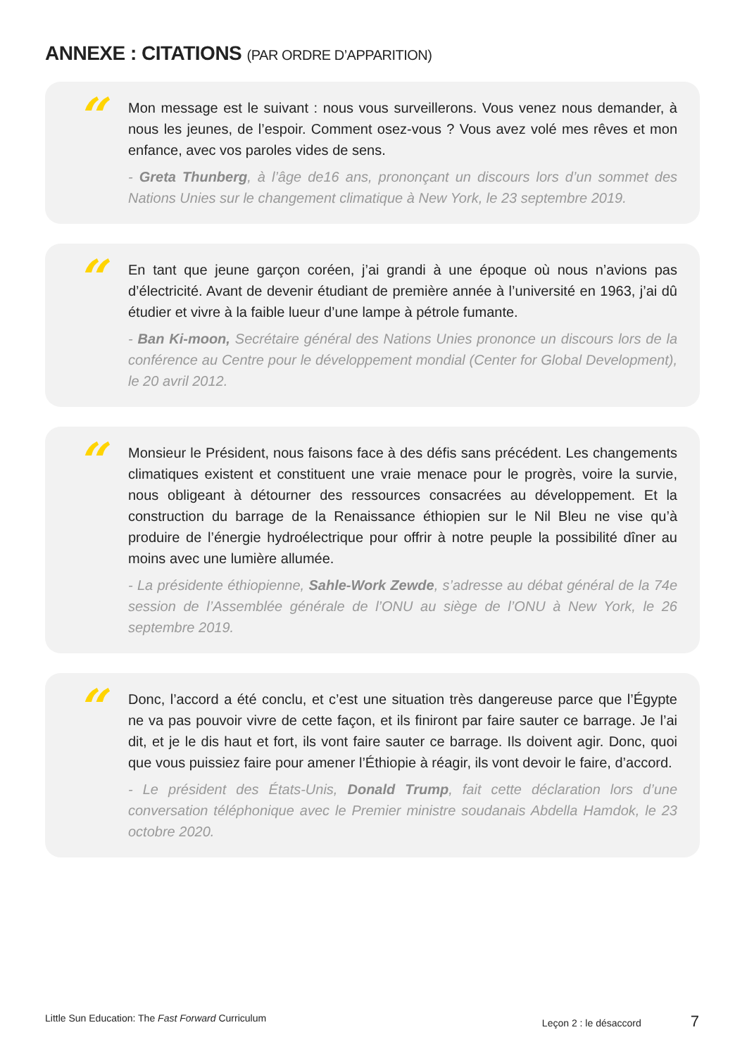ANNEXE : CITATIONS (PAR ORDRE D’APPARITION)
“
Mon message est le suivant : nous vous surveillerons. Vous venez nous demander, à nous les jeunes, de l’espoir. Comment osez-vous ? Vous avez volé mes rêves et mon enfance, avec vos paroles vides de sens.
- Greta Thunberg, à l’âge de16 ans, prononçant un discours lors d’un sommet des Nations Unies sur le changement climatique à New York, le 23 septembre 2019.
“
En tant que jeune garçon coréen, j’ai grandi à une époque où nous n’avions pas d’électricité. Avant de devenir étudiant de première année à l’université en 1963, j’ai dû étudier et vivre à la faible lueur d’une lampe à pétrole fumante.
- Ban Ki-moon, Secrétaire général des Nations Unies prononce un discours lors de la conférence au Centre pour le développement mondial (Center for Global Development), le 20 avril 2012.
“
Monsieur le Président, nous faisons face à des défis sans précédent. Les changements climatiques existent et constituent une vraie menace pour le progrès, voire la survie, nous obligeant à détourner des ressources consacrées au développement. Et la construction du barrage de la Renaissance éthiopien sur le Nil Bleu ne vise qu’à produire de l’énergie hydroélectrique pour offrir à notre peuple la possibilité dîner au moins avec une lumière allumée.
- La présidente éthiopienne, Sahle-Work Zewde, s’adresse au débat général de la 74e session de l’Assemblée générale de l’ONU au siège de l’ONU à New York, le 26 septembre 2019.
“
Donc, l’accord a été conclu, et c’est une situation très dangereuse parce que l’Égypte ne va pas pouvoir vivre de cette façon, et ils finiront par faire sauter ce barrage. Je l’ai dit, et je le dis haut et fort, ils vont faire sauter ce barrage. Ils doivent agir. Donc, quoi que vous puissiez faire pour amener l’Éthiopie à réagir, ils vont devoir le faire, d’accord.
- Le président des États-Unis, Donald Trump, fait cette déclaration lors d’une conversation téléphonique avec le Premier ministre soudanais Abdella Hamdok, le 23 octobre 2020.
Little Sun Education: The Fast Forward Curriculum Leçon 2 : le désaccord 7